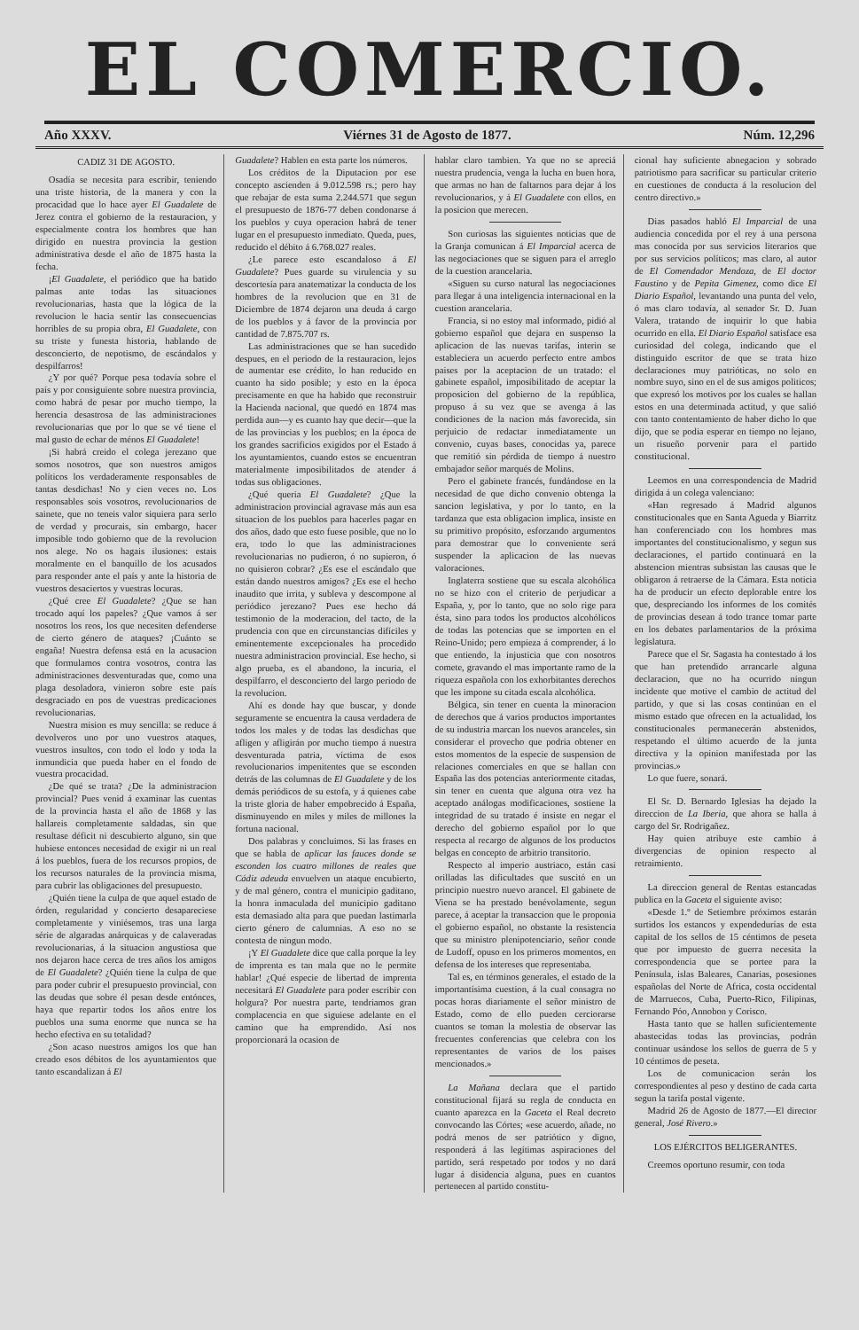EL COMERCIO.
Año XXXV. Viérnes 31 de Agosto de 1877. Núm. 12,296
CADIZ 31 DE AGOSTO.
Osadía se necesita para escribir, teniendo una triste historia, de la manera y con la procacidad que lo hace ayer El Guadalete de Jerez contra el gobierno de la restauracion, y especialmente contra los hombres que han dirigido en nuestra provincia la gestion administrativa desde el año de 1875 hasta la fecha.
¡El Guadalete, el periódico que ha batido palmas ante todas las situaciones revolucionarias, hasta que la lógica de la revolucion le hacia sentir las consecuencias horribles de su propia obra, El Guadalete, con su triste y funesta historia, hablando de desconcierto, de nepotismo, de escándalos y despilfarros!
¿Y por qué? Porque pesa todavía sobre el país y por consiguiente sobre nuestra provincia, como habrá de pesar por mucho tiempo, la herencia desastrosa de las administraciones revolucionarias que por lo que se vé tiene el mal gusto de echar de ménos El Guadalete!
¡Si habrá creido el colega jerezano que somos nosotros, que son nuestros amigos políticos los verdaderamente responsables de tantas desdichas! No y cien veces no. Los responsables sois vosotros, revolucionarios de sainete, que no teneis valor siquiera para serlo de verdad y procurais, sin embargo, hacer imposible todo gobierno que de la revolucion nos alege. No os hagais ilusiones: estais moralmente en el banquillo de los acusados para responder ante el país y ante la historia de vuestros desaciertos y vuestras locuras.
¿Qué cree El Guadalete? ¿Que se han trocado aquí los papeles? ¿Que vamos á ser nosotros los reos, los que necesiten defenderse de cierto género de ataques? ¡Cuánto se engaña! Nuestra defensa está en la acusacion que formulamos contra vosotros, contra las administraciones desventuradas que, como una plaga desoladora, vinieron sobre este país desgraciado en pos de vuestras predicaciones revolucionarias.
Nuestra mision es muy sencilla: se reduce á devolveros uno por uno vuestros ataques, vuestros insultos, con todo el lodo y toda la inmundicia que pueda haber en el fondo de vuestra procacidad.
¿De qué se trata? ¿De la administracion provincial? Pues venid á examinar las cuentas de la provincia hasta el año de 1868 y las hallareis completamente saldadas, sin que resultase déficit ni descubierto alguno, sin que hubiese entonces necesidad de exigir ni un real á los pueblos, fuera de los recursos propios, de los recursos naturales de la provincia misma, para cubrir las obligaciones del presupuesto.
¿Quién tiene la culpa de que aquel estado de órden, regularidad y concierto desapareciese completamente y viniésemos, tras una larga série de algaradas anárquicas y de calaveradas revolucionarias, á la situacion angustiosa que nos dejaron hace cerca de tres años los amigos de El Guadalete? ¿Quién tiene la culpa de que para poder cubrir el presupuesto provincial, con las deudas que sobre él pesan desde entónces, haya que repartir todos los años entre los pueblos una suma enorme que nunca se ha hecho efectiva en su totalidad?
¿Son acaso nuestros amigos los que han creado esos débitos de los ayuntamientos que tanto escandalizan á El
Guadalete? Hablen en esta parte los números.
Los créditos de la Diputacion por ese concepto ascienden á 9.012.598 rs.; pero hay que rebajar de esta suma 2.244.571 que segun el presupuesto de 1876-77 deben condonarse á los pueblos y cuya operacion habrá de tener lugar en el presupuesto inmediato. Queda, pues, reducido el débito á 6.768.027 reales.
¿Le parece esto escandaloso á El Guadalete? Pues guarde su virulencia y su descortesía para anatematizar la conducta de los hombres de la revolucion que en 31 de Diciembre de 1874 dejaron una deuda á cargo de los pueblos y á favor de la provincia por cantidad de 7.875.707 rs.
Las administraciones que se han sucedido despues, en el periodo de la restauracion, lejos de aumentar ese crédito, lo han reducido en cuanto ha sido posible; y esto en la época precisamente en que ha habido que reconstruir la Hacienda nacional, que quedó en 1874 mas perdida aun—y es cuanto hay que decir—que la de las provincias y los pueblos; en la época de los grandes sacrificios exigidos por el Estado á los ayuntamientos, cuando estos se encuentran materialmente imposibilitados de atender á todas sus obligaciones.
¿Qué queria El Guadalete? ¿Que la administracion provincial agravase más aun esa situacion de los pueblos para hacerles pagar en dos años, dado que esto fuese posible, que no lo era, todo lo que las administraciones revolucionarias no pudieron, ó no supieron, ó no quisieron cobrar? ¿Es ese el escándalo que están dando nuestros amigos? ¿Es ese el hecho inaudito que irrita, y subleva y descompone al periódico jerezano? Pues ese hecho dá testimonio de la moderacion, del tacto, de la prudencia con que en circunstancias difíciles y eminentemente excepcionales ha procedido nuestra administracion provincial. Ese hecho, si algo prueba, es el abandono, la incuria, el despilfarro, el desconcierto del largo periodo de la revolucion.
Ahí es donde hay que buscar, y donde seguramente se encuentra la causa verdadera de todos los males y de todas las desdichas que afligen y afligirán por mucho tiempo á nuestra desventurada patria, víctima de esos revolucionarios impenitentes que se esconden detrás de las columnas de El Guadalete y de los demás periódicos de su estofa, y á quienes cabe la triste gloria de haber empobrecido á España, disminuyendo en miles y miles de millones la fortuna nacional.
Dos palabras y concluimos. Si las frases en que se habla de aplicar las fauces donde se esconden los cuatro millones de reales que Cádiz adeuda envuelven un ataque encubierto, y de mal género, contra el municipio gaditano, la honra inmaculada del municipio gaditano esta demasiado alta para que puedan lastimarla cierto género de calumnias. A eso no se contesta de ningun modo.
¡Y El Guadalete dice que calla porque la ley de imprenta es tan mala que no le permite hablar! ¿Qué especie de libertad de imprenta necesitará El Guadalete para poder escribir con holgura? Por nuestra parte, tendriamos gran complacencia en que siguiese adelante en el camino que ha emprendido. Así nos proporcionará la ocasion de
hablar claro tambien. Ya que no se apreciá nuestra prudencia, venga la lucha en buen hora, que armas no han de faltarnos para dejar á los revolucionarios, y á El Guadalete con ellos, en la posicion que merecen.
Son curiosas las siguientes noticias que de la Granja comunican á El Imparcial acerca de las negociaciones que se siguen para el arreglo de la cuestion arancelaria.
«Siguen su curso natural las negociaciones para llegar á una inteligencia internacional en la cuestion arancelaria.
Francia, si no estoy mal informado, pidió al gobierno español que dejara en suspenso la aplicacion de las nuevas tarifas, interin se estableciera un acuerdo perfecto entre ambos paises por la aceptacion de un tratado: el gabinete español, imposibilitado de aceptar la proposicion del gobierno de la república, propuso á su vez que se avenga á las condiciones de la nacion más favorecida, sin perjuicio de redactar inmediatamente un convenio, cuyas bases, conocidas ya, parece que remitió sin pérdida de tiempo á nuestro embajador señor marqués de Molins.
Pero el gabinete francés, fundándose en la necesidad de que dicho convenio obtenga la sancion legislativa, y por lo tanto, en la tardanza que esta obligacion implica, insiste en su primitivo propósito, esforzando argumentos para demostrar que lo conveniente será suspender la aplicacion de las nuevas valoraciones.
Inglaterra sostiene que su escala alcohólica no se hizo con el criterio de perjudicar a España, y, por lo tanto, que no solo rige para ésta, sino para todos los productos alcohólicos de todas las potencias que se importen en el Reino-Unido; pero empieza á comprender, á lo que entiendo, la injusticia que con nosotros comete, gravando el mas importante ramo de la riqueza española con los exhorbitantes derechos que les impone su citada escala alcohólica.
Bélgica, sin tener en cuenta la minoracion de derechos que á varios productos importantes de su industria marcan los nuevos aranceles, sin considerar el provecho que podria obtener en estos momentos de la especie de suspension de relaciones comerciales en que se hallan con España las dos potencias anteriormente citadas, sin tener en cuenta que alguna otra vez ha aceptado análogas modificaciones, sostiene la integridad de su tratado é insiste en negar el derecho del gobierno español por lo que respecta al recargo de algunos de los productos belgas en concepto de arbitrio transitorio.
Respecto al imperio austriaco, están casi orilladas las dificultades que suscitó en un principio nuestro nuevo arancel. El gabinete de Viena se ha prestado benévolamente, segun parece, á aceptar la transaccion que le proponia el gobierno español, no obstante la resistencia que su ministro plenipotenciario, señor conde de Ludoff, opuso en los primeros momentos, en defensa de los intereses que representaba.
Tal es, en términos generales, el estado de la importantísima cuestion, á la cual consagra no pocas horas diariamente el señor ministro de Estado, como de ello pueden cerciorarse cuantos se toman la molestia de observar las frecuentes conferencias que celebra con los representantes de varios de los paises mencionados.»
La Mañana declara que el partido constitucional fijará su regla de conducta en cuanto aparezca en la Gaceta el Real decreto convocando las Córtes; «ese acuerdo, añade, no podrá menos de ser patriótico y digno, responderá á las legítimas aspiraciones del partido, será respetado por todos y no dará lugar á disidencia alguna, pues en cuantos pertenecen al partido constitu-
cional hay suficiente abnegacion y sobrado patriotismo para sacrificar su particular criterio en cuestiones de conducta á la resolucion del centro directivo.»
Dias pasados habló El Imparcial de una audiencia concedida por el rey á una persona mas conocida por sus servicios literarios que por sus servicios políticos; mas claro, al autor de El Comendador Mendoza, de El doctor Faustino y de Pepita Gimenez, como dice El Diario Español, levantando una punta del velo, ó mas claro todavía, al senador Sr. D. Juan Valera, tratando de inquirir lo que habia ocurrido en ella. El Diario Español satisface esa curiosidad del colega, indicando que el distinguido escritor de que se trata hizo declaraciones muy patrióticas, no solo en nombre suyo, sino en el de sus amigos politicos; que expresó los motivos por los cuales se hallan estos en una determinada actitud, y que salió con tanto contentamiento de haber dicho lo que dijo, que se podia esperar en tiempo no lejano, un risueño porvenir para el partido constitucional.
Leemos en una correspondencia de Madrid dirigida á un colega valenciano:
«Han regresado á Madrid algunos constitucionales que en Santa Agueda y Biarritz han conferenciado con los hombres mas importantes del constitucionalismo, y segun sus declaraciones, el partido continuará en la abstencion mientras subsistan las causas que le obligaron á retraerse de la Cámara. Esta noticia ha de producir un efecto deplorable entre los que, despreciando los informes de los comités de provincias desean á todo trance tomar parte en los debates parlamentarios de la próxima legislatura.
Parece que el Sr. Sagasta ha contestado á los que han pretendido arrancarle alguna declaracion, que no ha ocurrido ningun incidente que motive el cambio de actitud del partido, y que si las cosas continúan en el mismo estado que ofrecen en la actualidad, los constitucionales permanecerán abstenidos, respetando el último acuerdo de la junta directiva y la opinion manifestada por las provincias.»
Lo que fuere, sonará.
El Sr. D. Bernardo Iglesias ha dejado la direccion de La Iberia, que ahora se halla á cargo del Sr. Rodrigañez.
Hay quien atribuye este cambio á divergencias de opinion respecto al retraimiento.
La direccion general de Rentas estancadas publica en la Gaceta el siguiente aviso:
«Desde 1.º de Setiembre próximos estarán surtidos los estancos y expendedurías de esta capital de los sellos de 15 céntimos de peseta que por impuesto de guerra necesita la correspondencia que se portee para la Península, islas Baleares, Canarias, posesiones españolas del Norte de Africa, costa occidental de Marruecos, Cuba, Puerto-Rico, Filipinas, Fernando Póo, Annobon y Corisco.
Hasta tanto que se hallen suficientemente abastecidas todas las provincias, podrán continuar usándose los sellos de guerra de 5 y 10 céntimos de peseta.
Los de comunicacion serán los correspondientes al peso y destino de cada carta segun la tarifa postal vigente.
Madrid 26 de Agosto de 1877.—El director general, José Rivero.»
LOS EJÉRCITOS BELIGERANTES.
Creemos oportuno resumir, con toda